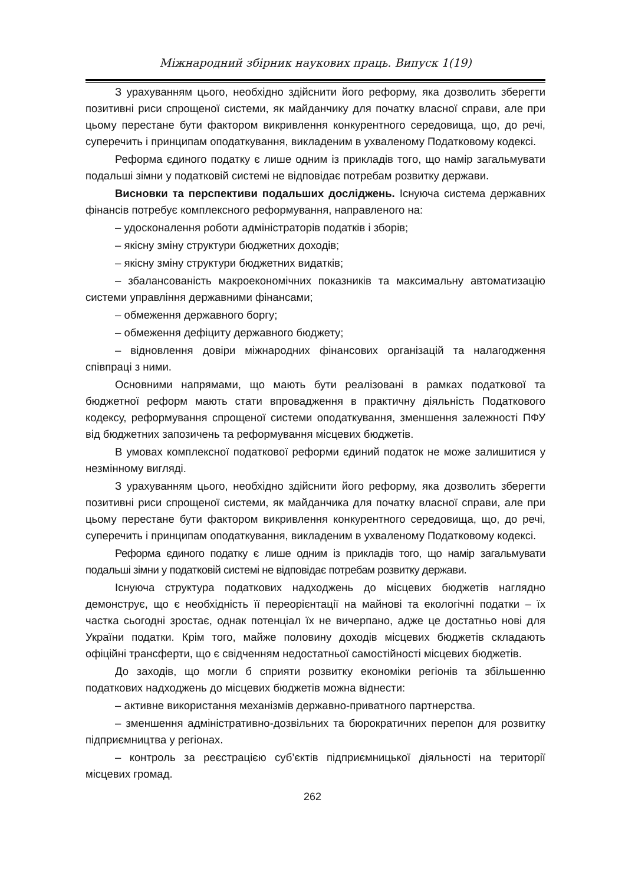Міжнародний збірник наукових праць. Випуск 1(19)
З урахуванням цього, необхідно здійснити його реформу, яка дозволить зберегти позитивні риси спрощеної системи, як майданчику для початку власної справи, але при цьому перестане бути фактором викривлення конкурентного середовища, що, до речі, суперечить і принципам оподаткування, викладеним в ухваленому Податковому кодексі.
Реформа єдиного податку є лише одним із прикладів того, що намір загальмувати подальші зімни у податковій системі не відповідає потребам розвитку держави.
Висновки та перспективи подальших досліджень. Існуюча система державних фінансів потребує комплексного реформування, направленого на:
– удосконалення роботи адміністраторів податків і зборів;
– якісну зміну структури бюджетних доходів;
– якісну зміну структури бюджетних видатків;
– збалансованість макроекономічних показників та максимальну автоматизацію системи управління державними фінансами;
– обмеження державного боргу;
– обмеження дефіциту державного бюджету;
– відновлення довіри міжнародних фінансових організацій та налагодження співпраці з ними.
Основними напрямами, що мають бути реалізовані в рамках податкової та бюджетної реформ мають стати впровадження в практичну діяльність Податкового кодексу, реформування спрощеної системи оподаткування, зменшення залежності ПФУ від бюджетних запозичень та реформування місцевих бюджетів.
В умовах комплексної податкової реформи єдиний податок не може залишитися у незмінному вигляді.
З урахуванням цього, необхідно здійснити його реформу, яка дозволить зберегти позитивні риси спрощеної системи, як майданчика для початку власної справи, але при цьому перестане бути фактором викривлення конкурентного середовища, що, до речі, суперечить і принципам оподаткування, викладеним в ухваленому Податковому кодексі.
Реформа єдиного податку є лише одним із прикладів того, що намір загальмувати подальші зімни у податковій системі не відповідає потребам розвитку держави.
Існуюча структура податкових надходжень до місцевих бюджетів наглядно демонструє, що є необхідність її переорієнтації на майнові та екологічні податки – їх частка сьогодні зростає, однак потенціал їх не вичерпано, адже це достатньо нові для України податки. Крім того, майже половину доходів місцевих бюджетів складають офіційні трансферти, що є свідченням недостатньої самостійності місцевих бюджетів.
До заходів, що могли б сприяти розвитку економіки регіонів та збільшенню податкових надходжень до місцевих бюджетів можна віднести:
– активне використання механізмів державно-приватного партнерства.
– зменшення адміністративно-дозвільних та бюрократичних перепон для розвитку підприємництва у регіонах.
– контроль за реєстрацією суб’єктів підприємницької діяльності на території місцевих громад.
262